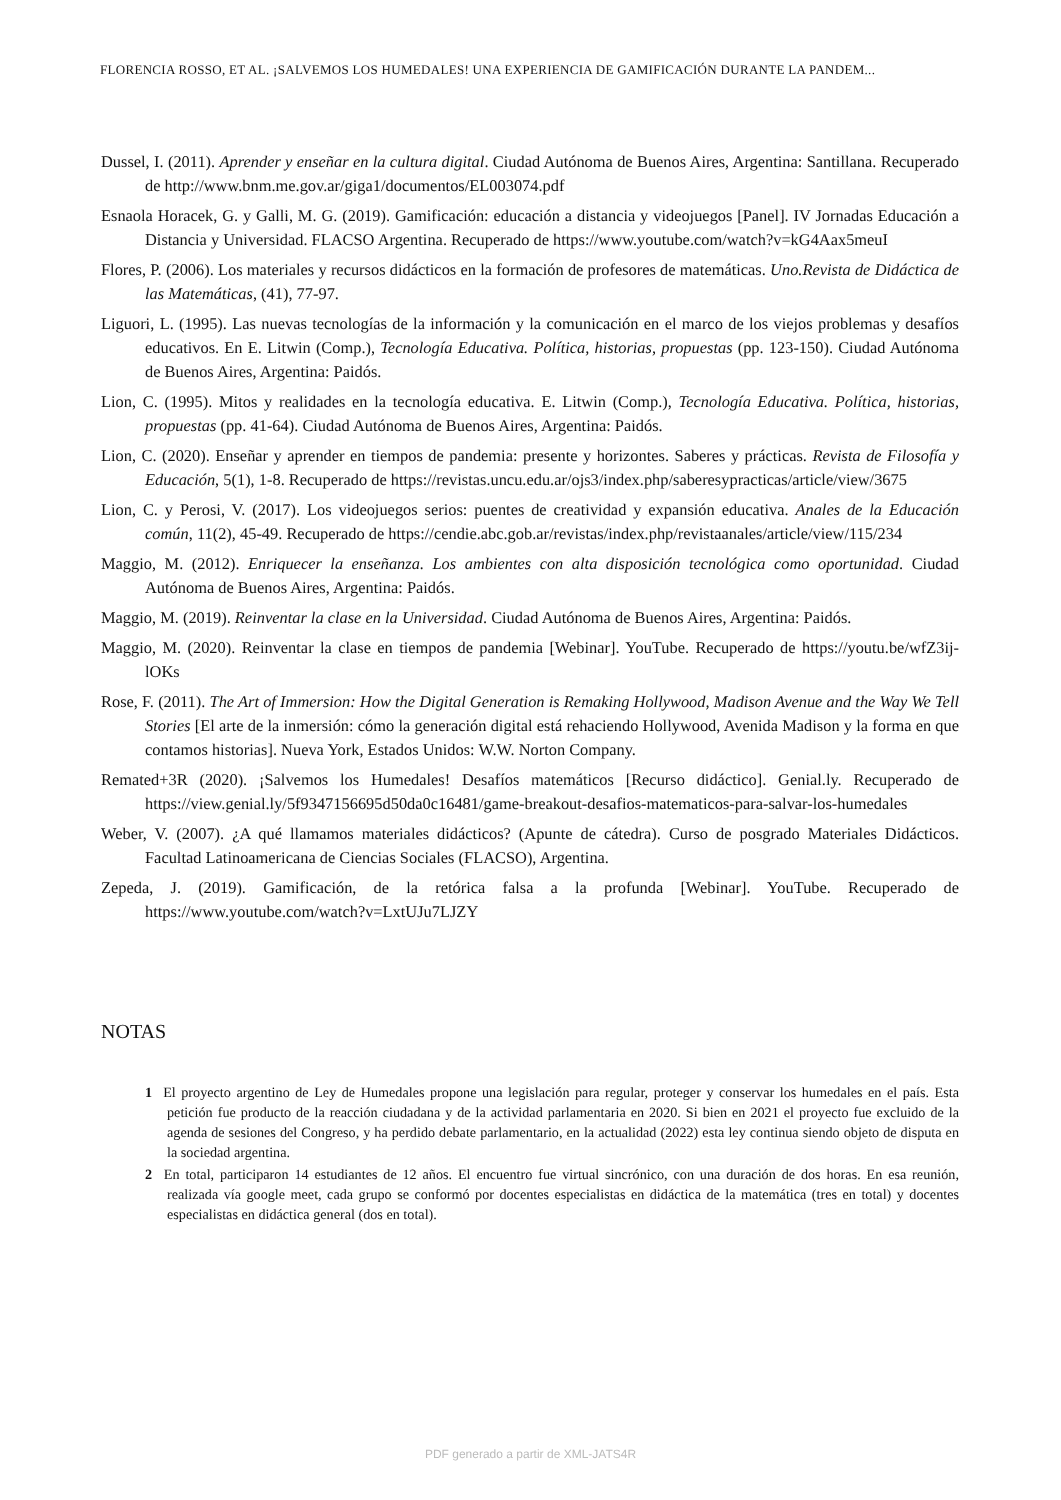FLORENCIA ROSSO, ET AL. ¡SALVEMOS LOS HUMEDALES! UNA EXPERIENCIA DE GAMIFICACIÓN DURANTE LA PANDEM...
Dussel, I. (2011). Aprender y enseñar en la cultura digital. Ciudad Autónoma de Buenos Aires, Argentina: Santillana. Recuperado de http://www.bnm.me.gov.ar/giga1/documentos/EL003074.pdf
Esnaola Horacek, G. y Galli, M. G. (2019). Gamificación: educación a distancia y videojuegos [Panel]. IV Jornadas Educación a Distancia y Universidad. FLACSO Argentina. Recuperado de https://www.youtube.com/watch?v=kG4Aax5meuI
Flores, P. (2006). Los materiales y recursos didácticos en la formación de profesores de matemáticas. Uno.Revista de Didáctica de las Matemáticas, (41), 77-97.
Liguori, L. (1995). Las nuevas tecnologías de la información y la comunicación en el marco de los viejos problemas y desafíos educativos. En E. Litwin (Comp.), Tecnología Educativa. Política, historias, propuestas (pp. 123-150). Ciudad Autónoma de Buenos Aires, Argentina: Paidós.
Lion, C. (1995). Mitos y realidades en la tecnología educativa. E. Litwin (Comp.), Tecnología Educativa. Política, historias, propuestas (pp. 41-64). Ciudad Autónoma de Buenos Aires, Argentina: Paidós.
Lion, C. (2020). Enseñar y aprender en tiempos de pandemia: presente y horizontes. Saberes y prácticas. Revista de Filosofía y Educación, 5(1), 1-8. Recuperado de https://revistas.uncu.edu.ar/ojs3/index.php/saberesypracticas/article/view/3675
Lion, C. y Perosi, V. (2017). Los videojuegos serios: puentes de creatividad y expansión educativa. Anales de la Educación común, 11(2), 45-49. Recuperado de https://cendie.abc.gob.ar/revistas/index.php/revistaanales/article/view/115/234
Maggio, M. (2012). Enriquecer la enseñanza. Los ambientes con alta disposición tecnológica como oportunidad. Ciudad Autónoma de Buenos Aires, Argentina: Paidós.
Maggio, M. (2019). Reinventar la clase en la Universidad. Ciudad Autónoma de Buenos Aires, Argentina: Paidós.
Maggio, M. (2020). Reinventar la clase en tiempos de pandemia [Webinar]. YouTube. Recuperado de https://youtu.be/wfZ3ij-lOKs
Rose, F. (2011). The Art of Immersion: How the Digital Generation is Remaking Hollywood, Madison Avenue and the Way We Tell Stories [El arte de la inmersión: cómo la generación digital está rehaciendo Hollywood, Avenida Madison y la forma en que contamos historias]. Nueva York, Estados Unidos: W.W. Norton Company.
Remated+3R (2020). ¡Salvemos los Humedales! Desafíos matemáticos [Recurso didáctico]. Genial.ly. Recuperado de https://view.genial.ly/5f9347156695d50da0c16481/game-breakout-desafios-matematicos-para-salvar-los-humedales
Weber, V. (2007). ¿A qué llamamos materiales didácticos? (Apunte de cátedra). Curso de posgrado Materiales Didácticos. Facultad Latinoamericana de Ciencias Sociales (FLACSO), Argentina.
Zepeda, J. (2019). Gamificación, de la retórica falsa a la profunda [Webinar]. YouTube. Recuperado de https://www.youtube.com/watch?v=LxtUJu7LJZY
NOTAS
1 El proyecto argentino de Ley de Humedales propone una legislación para regular, proteger y conservar los humedales en el país. Esta petición fue producto de la reacción ciudadana y de la actividad parlamentaria en 2020. Si bien en 2021 el proyecto fue excluido de la agenda de sesiones del Congreso, y ha perdido debate parlamentario, en la actualidad (2022) esta ley continua siendo objeto de disputa en la sociedad argentina.
2 En total, participaron 14 estudiantes de 12 años. El encuentro fue virtual sincrónico, con una duración de dos horas. En esa reunión, realizada vía google meet, cada grupo se conformó por docentes especialistas en didáctica de la matemática (tres en total) y docentes especialistas en didáctica general (dos en total).
PDF generado a partir de XML-JATS4R